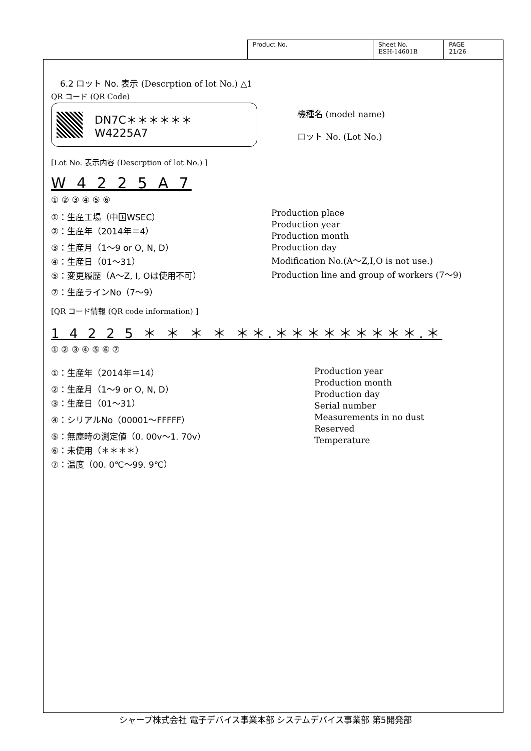| Product No. | Sheet No. ESH-14601B | PAGE 21/26 |
6.2 ロット No. 表示 (Descrption of lot No.) △1
QR コード (QR Code)
DN7C＊＊＊＊＊＊
W4225A7
機種名 (model name)
ロット No. (Lot No.)
[Lot No. 表示内容 (Descrption of lot No.) ]
W 4 2 2 5 A 7
① ② ③ ④ ⑤ ⑥
①：生産工場（中国WSEC）
②：生産年（2014年＝4）
③：生産月（1～9 or O, N, D）
④：生産日（01～31）
⑤：変更履歴（A～Z, I, Oは使用不可）
⑦：生産ラインNo（7～9）
Production place
Production year
Production month
Production day
Modification No.(A～Z,I,O is not use.)
Production line and group of workers (7～9)
[QR コード情報 (QR code information) ]
1 4 2 2 5 ＊ ＊ ＊ ＊ ＊＊.＊＊＊＊＊＊＊＊＊.＊
① ② ③ ④ ⑤ ⑥ ⑦
①：生産年（2014年＝14）
②：生産月（1～9 or O, N, D）
③：生産日（01～31）
④：シリアルNo（00001～FFFFF）
⑤：無塵時の測定値（0. 00v～1. 70v）
⑥：未使用（＊＊＊＊）
⑦：温度（00. 0℃～99. 9℃）
Production year
Production month
Production day
Serial number
Measurements in no dust
Reserved
Temperature
シャープ株式会社 電子デバイス事業本部 システムデバイス事業部 第5開発部